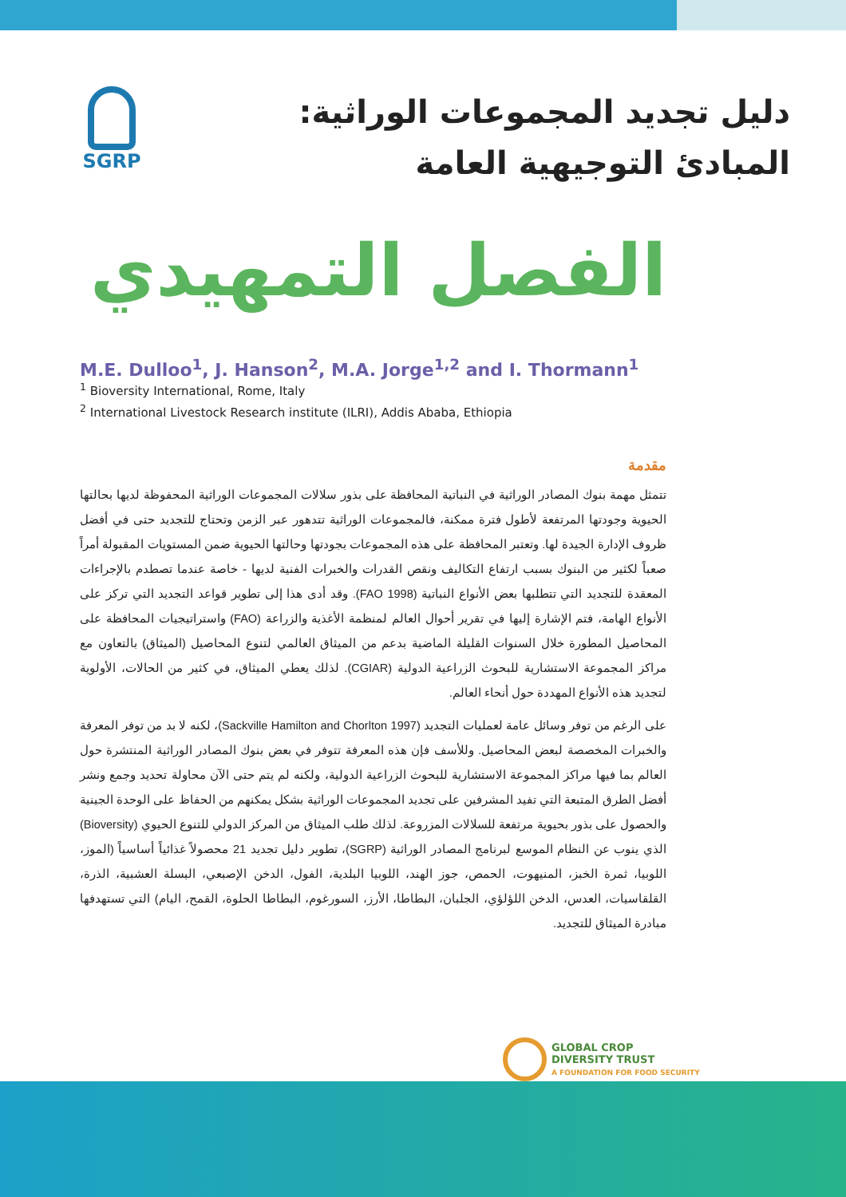دليل تجديد المجموعات الوراثية:
المبادئ التوجيهية العامة
SGRP
الفصل التمهيدي
M.E. Dulloo<sup>1</sup>, J. Hanson<sup>2</sup>, M.A. Jorge<sup>1,2</sup> and I. Thormann<sup>1</sup>
<sup>1</sup> Bioversity International, Rome, Italy
<sup>2</sup> International Livestock Research institute (ILRI), Addis Ababa, Ethiopia
مقدمة
تتمثل مهمة بنوك المصادر الوراثية في النباتية المحافظة على بذور سلالات المجموعات الوراثية المحفوظة لديها بحالتها الحيوية وجودتها المرتفعة لأطول فترة ممكنة، فالمجموعات الوراثية تتدهور عبر الزمن وتحتاج للتجديد حتى في أفضل ظروف الإدارة الجيدة لها. وتعتبر المحافظة على هذه المجموعات بجودتها وحالتها الحيوية ضمن المستويات المقبولة أمراً صعباً لكثير من البنوك بسبب ارتفاع التكاليف ونقص القدرات والخبرات الفنية لديها - خاصة عندما تصطدم بالإجراءات المعقدة للتجديد التي تتطلبها بعض الأنواع النباتية (FAO 1998). وقد أدى هذا إلى تطوير قواعد التجديد التي تركز على الأنواع الهامة، فتم الإشارة إليها في تقرير أحوال العالم لمنظمة الأغذية والزراعة (FAO) واستراتيجيات المحافظة على المحاصيل المطورة خلال السنوات القليلة الماضية بدعم من الميثاق العالمي لتنوع المحاصيل (الميثاق) بالتعاون مع مراكز المجموعة الاستشارية للبحوث الزراعية الدولية (CGIAR). لذلك يعطي الميثاق، في كثير من الحالات، الأولوية لتجديد هذه الأنواع المهددة حول أنحاء العالم.
على الرغم من توفر وسائل عامة لعمليات التجديد (Sackville Hamilton and Chorlton 1997)، لكنه لا بد من توفر المعرفة والخبرات المخصصة لبعض المحاصيل. وللأسف فإن هذه المعرفة تتوفر في بعض بنوك المصادر الوراثية المنتشرة حول العالم بما فيها مراكز المجموعة الاستشارية للبحوث الزراعية الدولية، ولكنه لم يتم حتى الآن محاولة تحديد وجمع ونشر أفضل الطرق المتبعة التي تفيد المشرفين على تجديد المجموعات الوراثية بشكل يمكنهم من الحفاظ على الوحدة الجينية والحصول على بذور بحيوية مرتفعة للسلالات المزروعة. لذلك طلب الميثاق من المركز الدولي للتنوع الحيوي (Bioversity) الذي ينوب عن النظام الموسع لبرنامج المصادر الوراثية (SGRP)، تطوير دليل تجديد 21 محصولاً غذائياً أساسياً (الموز، اللوبيا، ثمرة الخبز، المنيهوت، الحمص، جوز الهند، اللوبيا البلدية، الفول، الدخن الإصبعي، البسلة العشبية، الذرة، القلقاسيات، العدس، الدخن اللؤلؤي، الجلبان، البطاطا، الأرز، السورغوم، البطاطا الحلوة، القمح، اليام) التي تستهدفها مبادرة الميثاق للتجديد.
GLOBAL CROP
DIVERSITY TRUST
A FOUNDATION FOR FOOD SECURITY